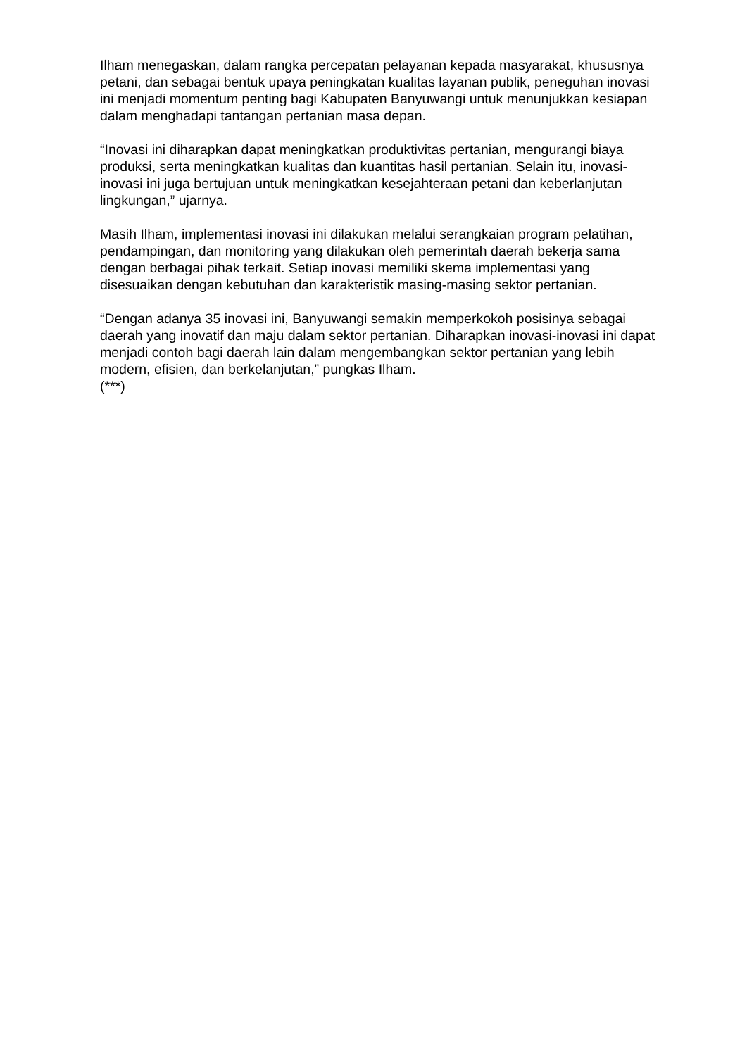Ilham menegaskan, dalam rangka percepatan pelayanan kepada masyarakat, khususnya petani, dan sebagai bentuk upaya peningkatan kualitas layanan publik, peneguhan inovasi ini menjadi momentum penting bagi Kabupaten Banyuwangi untuk menunjukkan kesiapan dalam menghadapi tantangan pertanian masa depan.
“Inovasi ini diharapkan dapat meningkatkan produktivitas pertanian, mengurangi biaya produksi, serta meningkatkan kualitas dan kuantitas hasil pertanian. Selain itu, inovasi-inovasi ini juga bertujuan untuk meningkatkan kesejahteraan petani dan keberlanjutan lingkungan,” ujarnya.
Masih Ilham, implementasi inovasi ini dilakukan melalui serangkaian program pelatihan, pendampingan, dan monitoring yang dilakukan oleh pemerintah daerah bekerja sama dengan berbagai pihak terkait. Setiap inovasi memiliki skema implementasi yang disesuaikan dengan kebutuhan dan karakteristik masing-masing sektor pertanian.
“Dengan adanya 35 inovasi ini, Banyuwangi semakin memperkokoh posisinya sebagai daerah yang inovatif dan maju dalam sektor pertanian. Diharapkan inovasi-inovasi ini dapat menjadi contoh bagi daerah lain dalam mengembangkan sektor pertanian yang lebih modern, efisien, dan berkelanjutan,” pungkas Ilham.
(***)